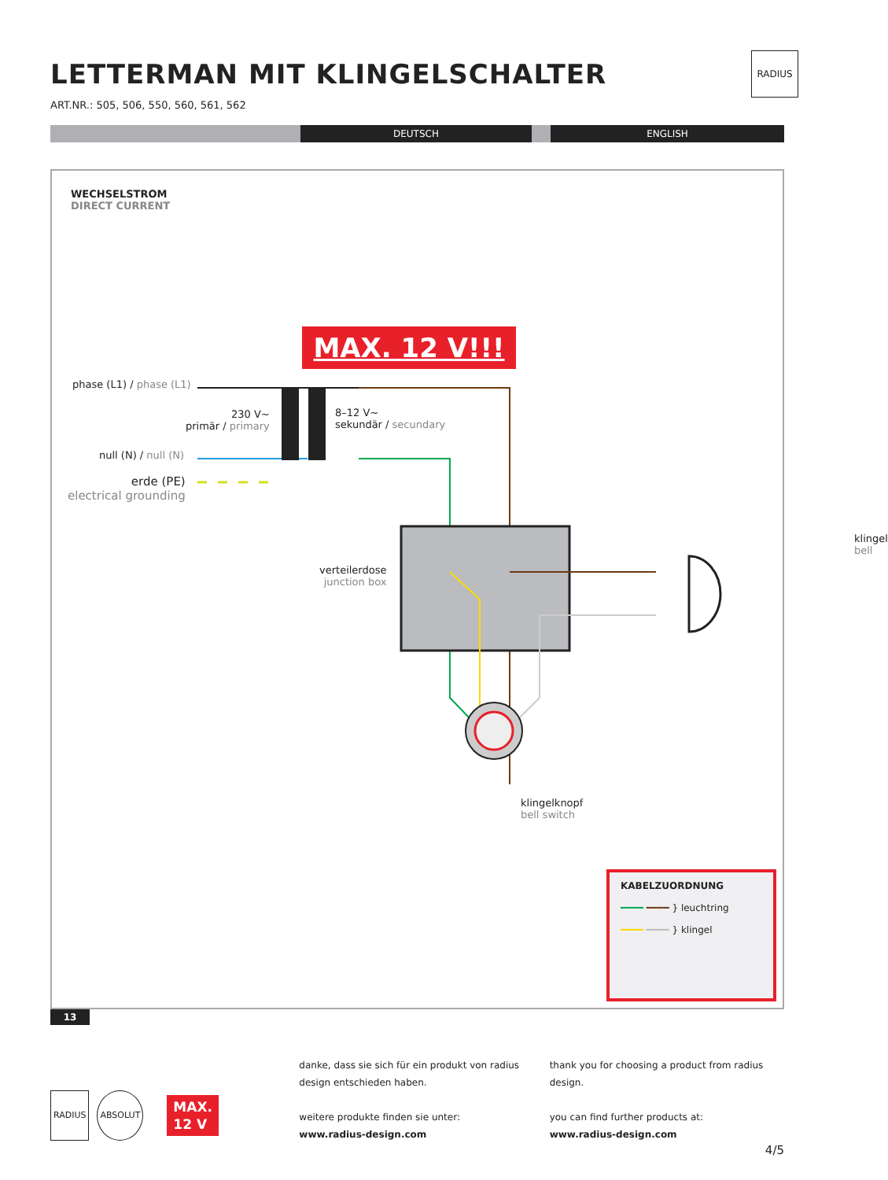RADIUS
LETTERMAN MIT KLINGELSCHALTER
ART.NR.: 505, 506, 550, 560, 561, 562
DEUTSCH ENGLISH
WECHSELSTROM
DIRECT CURRENT
MAX. 12 V!!!
phase (L1) / phase (L1)
230 V~
primär / primary
8–12 V~
sekundär / secundary
null (N) / null (N)
erde (PE)
electrical grounding
klingel
bell
verteilerdose
junction box
klingelknopf
bell switch
KABELZUORDNUNG
━━━━ ━━━━ } leuchtring
━━━━ ━━━━ } klingel
13
RADIUS ABSOLUT
MAX.
12 V
danke, dass sie sich für ein produkt von radius design entschieden haben.
weitere produkte finden sie unter:
www.radius-design.com
thank you for choosing a product from radius design.
you can find further products at:
www.radius-design.com
4/5